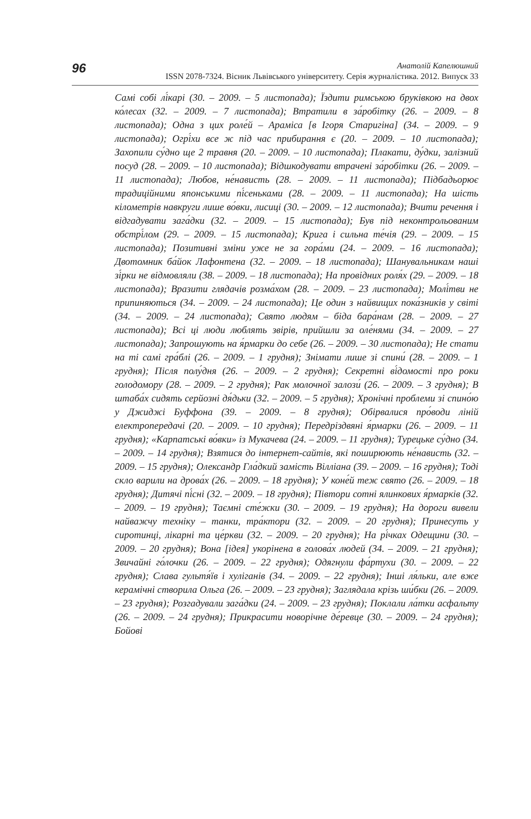96
Анатолій Капелюшний
ISSN 2078-7324. Вісник Львівського університету. Серія журналістика. 2012. Випуск 33
Самі собі лі́карі (30. – 2009. – 5 листопада); Їздити римською бруківкою на двох ко́лесах (32. – 2009. – 7 листопада); Втратили в за́робітку (26. – 2009. – 8 листопада); Одна з цих роле́й – Араміса [в Ігоря Старигіна] (34. – 2009. – 9 листопада); Огрі́хи все ж під час прибирання є (20. – 2009. – 10 листопада); Захопили су́дно ще 2 травня (20. – 2009. – 10 листопада); Плакати, ду́дки, залізний посуд (28. – 2009. – 10 листопада); Відшкодувати втрачені за́робітки (26. – 2009. – 11 листопада); Любов, не́нависть (28. – 2009. – 11 листопада); Підбадьорює традиційними японськими пі́сеньками (28. – 2009. – 11 листопада); На шість кілометрів навкруги лише во́вки, лисиці (30. – 2009. – 12 листопада); Вчити речення і відгадувати зага́дки (32. – 2009. – 15 листопада); Був під неконтрольованим обстрі́лом (29. – 2009. – 15 листопада); Крига і сильна те́чія (29. – 2009. – 15 листопада); Позитивні зміни уже не за гора́ми (24. – 2009. – 16 листопада); Двотомник ба́йок Лафонтена (32. – 2009. – 18 листопада); Шанувальникам наші зі́рки не відмовляли (38. – 2009. – 18 листопада); На провідних роля́х (29. – 2009. – 18 листопада); Вразити глядачів розма́хом (28. – 2009. – 23 листопада); Молі́тви не припиняються (34. – 2009. – 24 листопада); Це один з найвищих пока́зників у світі (34. – 2009. – 24 листопада); Свято людям – біда бара́нам (28. – 2009. – 27 листопада); Всі ці люди люблять звірів, прийшли за оле́нями (34. – 2009. – 27 листопада); Запрошують на я́рмарки до себе (26. – 2009. – 30 листопада); Не стати на ті самі гра́блі (26. – 2009. – 1 грудня); Знімати лише зі спини́ (28. – 2009. – 1 грудня); Після полу́дня (26. – 2009. – 2 грудня); Секретні ві́домості про роки голодомору (28. – 2009. – 2 грудня); Рак молочної залози́ (26. – 2009. – 3 грудня); В штаба́х сидять серйозні дя́дьки (32. – 2009. – 5 грудня); Хронічні проблеми зі спино́ю у Джиджі Буффона (39. – 2009. – 8 грудня); Обірвалися про́води ліній електропередачі (20. – 2009. – 10 грудня); Передріздвяні я́рмарки (26. – 2009. – 11 грудня); «Карпатські во́вки» із Мукачева (24. – 2009. – 11 грудня); Турецьке су́дно (34. – 2009. – 14 грудня); Взятися до інтернет-сайтів, які поширюють не́нависть (32. – 2009. – 15 грудня); Олександр Гла́дкий замість Вілліана (39. – 2009. – 16 грудня); Тоді скло варили на дрова́х (26. – 2009. – 18 грудня); У коне́й теж свято (26. – 2009. – 18 грудня); Дитячі пі́сні (32. – 2009. – 18 грудня); Півтори сотні ялинкових я́рмарків (32. – 2009. – 19 грудня); Таємні сте́жки (30. – 2009. – 19 грудня); На дороги вивели найважчу техніку – танки, тра́ктори (32. – 2009. – 20 грудня); Принесуть у сиротинці, лікарні та це́ркви (32. – 2009. – 20 грудня); На рі́чках Одещини (30. – 2009. – 20 грудня); Вона [ідея] укорінена в голова́х людей (34. – 2009. – 21 грудня); Звичайні го́лочки (26. – 2009. – 22 грудня); Одягнули фа́ртухи (30. – 2009. – 22 грудня); Слава гультя́їв і хуліганів (34. – 2009. – 22 грудня); Інші ля́льки, але вже керамічні створила Ольга (26. – 2009. – 23 грудня); Заглядала крізь ши́бки (26. – 2009. – 23 грудня); Розгадували зага́дки (24. – 2009. – 23 грудня); Поклали ла́тки асфальту (26. – 2009. – 24 грудня); Прикрасити новорічне де́ревце (30. – 2009. – 24 грудня); Бойові